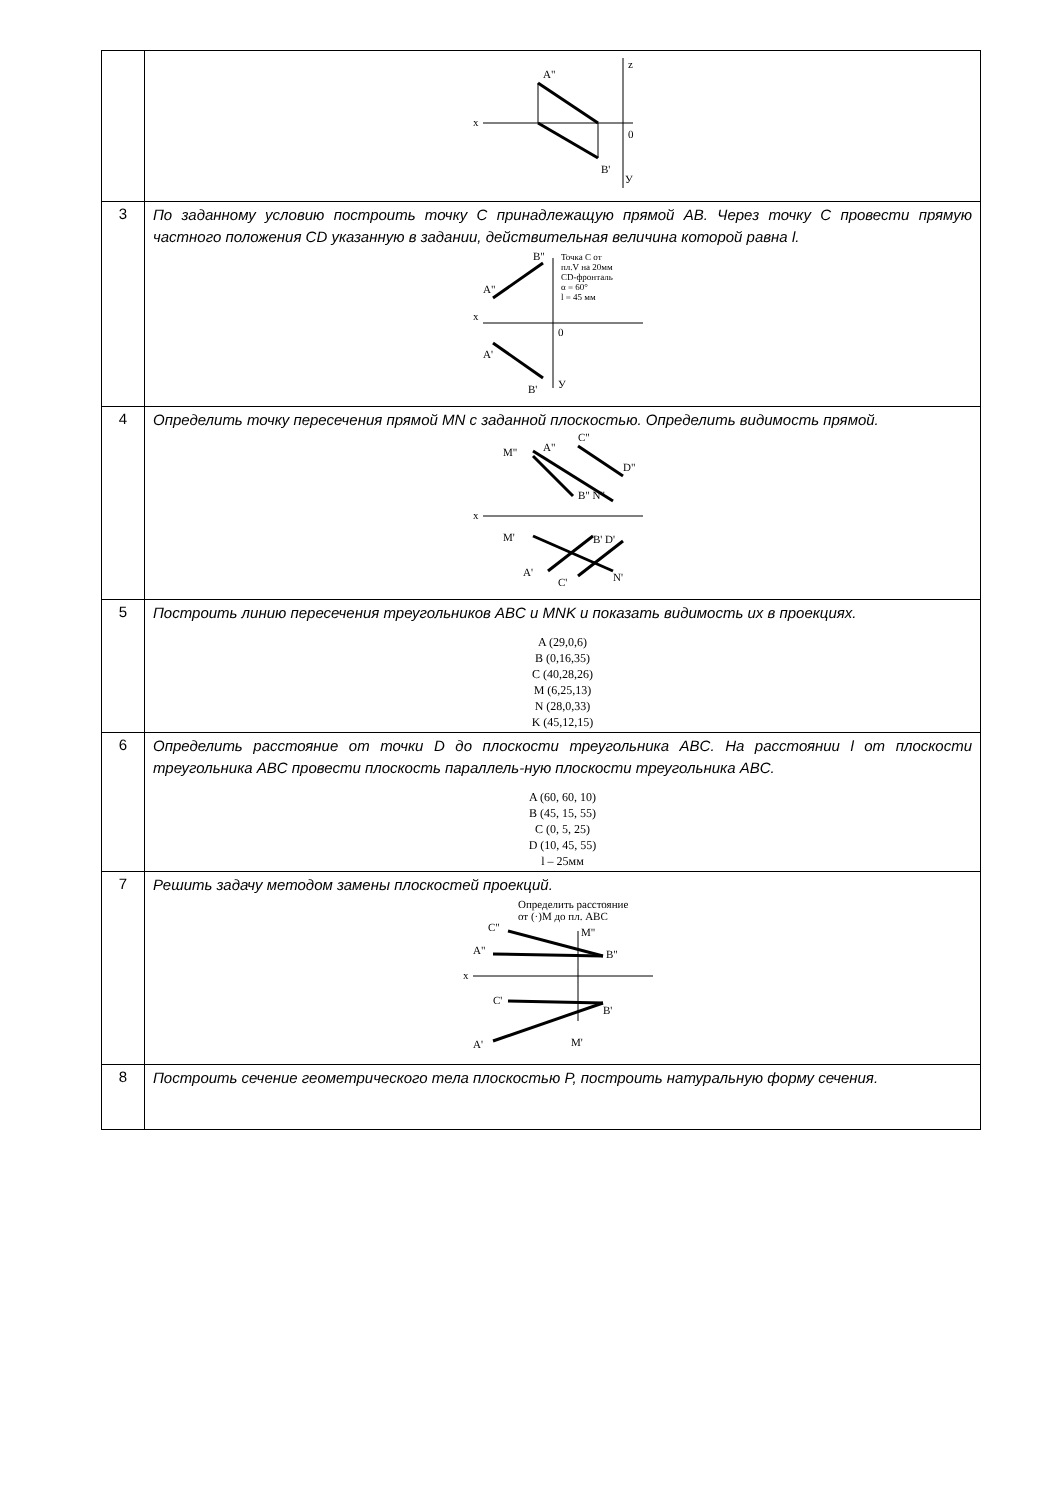| | A" x z 0 B' У |
| 3 | По заданному условию построить точку C принадлежащую прямой AB. Через точку C провести прямую частного положения CD указанную в задании, действительная величина которой равна l. A" B" Точка C от пл.V на 20мм CD-фронталь α = 60° l = 45 мм x 0 A' B' У |
| 4 | Определить точку пересечения прямой MN с заданной плоскостью. Определить видимость прямой. M" A" C" D" B" N" x M' B' D' A' C' N' |
| 5 | Построить линию пересечения треугольников ABC и MNK и показать видимость их в проекциях. A (29,0,6) B (0,16,35) C (40,28,26) M (6,25,13) N (28,0,33) K (45,12,15) |
| 6 | Определить расстояние от точки D до плоскости треугольника ABC. На расстоянии l от плоскости треугольника ABC провести плоскость параллель-ную плоскости треугольника ABC. A (60, 60, 10) B (45, 15, 55) C (0, 5, 25) D (10, 45, 55) l – 25мм |
| 7 | Решить задачу методом замены плоскостей проекций. Определить расстояние от (·)M до пл. ABC C" M" A" B" x C' B' A' M' |
| 8 | Построить сечение геометрического тела плоскостью P, построить натуральную форму сечения. |